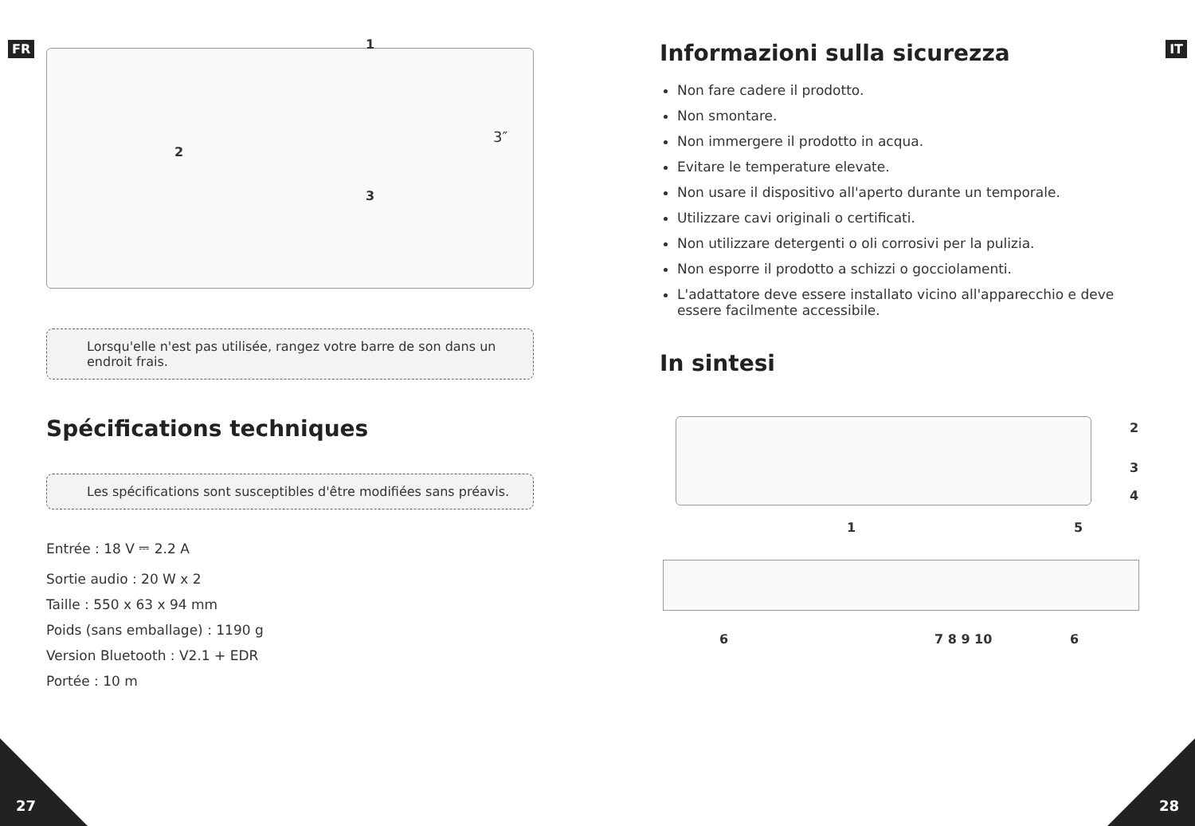FR IT
1
2
3
3″
Lorsqu'elle n'est pas utilisée, rangez votre barre de son dans un endroit frais.
Spécifications techniques
Les spécifications sont susceptibles d'être modifiées sans préavis.
Entrée : 18 V ⎓ 2.2 A
Sortie audio : 20 W x 2
Taille : 550 x 63 x 94 mm
Poids (sans emballage) : 1190 g
Version Bluetooth : V2.1 + EDR
Portée : 10 m
Informazioni sulla sicurezza
Non fare cadere il prodotto.
Non smontare.
Non immergere il prodotto in acqua.
Evitare le temperature elevate.
Non usare il dispositivo all'aperto durante un temporale.
Utilizzare cavi originali o certificati.
Non utilizzare detergenti o oli corrosivi per la pulizia.
Non esporre il prodotto a schizzi o gocciolamenti.
L'adattatore deve essere installato vicino all'apparecchio e deve essere facilmente accessibile.
In sintesi
1
2
3
4
5
6 7 8 9 10 6
27 28